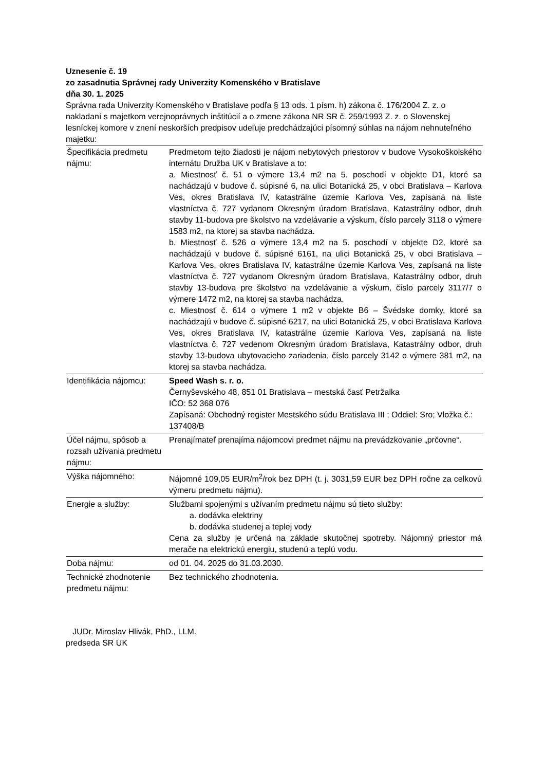Uznesenie č. 19
zo zasadnutia Správnej rady Univerzity Komenského v Bratislave
dňa 30. 1. 2025
Správna rada Univerzity Komenského v Bratislave podľa § 13 ods. 1 písm. h) zákona č. 176/2004 Z. z. o nakladaní s majetkom verejnoprávnych inštitúcií a o zmene zákona NR SR č. 259/1993 Z. z. o Slovenskej lesníckej komore v znení neskorších predpisov udeľuje predchádzajúci písomný súhlas na nájom nehnuteľného majetku:
| Špecifikácia predmetu nájmu: | Predmetom tejto žiadosti je nájom nebytových priestorov v budove Vysokoškolského internátu Družba UK v Bratislave a to: a. Miestnosť č. 51 o výmere 13,4 m2 na 5. poschodí v objekte D1, ktoré sa nachádzajú v budove č. súpisné 6, na ulici Botanická 25, v obci Bratislava – Karlova Ves, okres Bratislava IV, katastrálne územie Karlova Ves, zapísaná na liste vlastníctva č. 727 vydanom Okresným úradom Bratislava, Katastrálny odbor, druh stavby 11-budova pre školstvo na vzdelávanie a výskum, číslo parcely 3118 o výmere 1583 m2, na ktorej sa stavba nachádza. b. Miestnosť č. 526 o výmere 13,4 m2 na 5. poschodí v objekte D2, ktoré sa nachádzajú v budove č. súpisné 6161, na ulici Botanická 25, v obci Bratislava – Karlova Ves, okres Bratislava IV, katastrálne územie Karlova Ves, zapísaná na liste vlastníctva č. 727 vydanom Okresným úradom Bratislava, Katastrálny odbor, druh stavby 13-budova pre školstvo na vzdelávanie a výskum, číslo parcely 3117/7 o výmere 1472 m2, na ktorej sa stavba nachádza. c. Miestnosť č. 614 o výmere 1 m2 v objekte B6 – Švédske domky, ktoré sa nachádzajú v budove č. súpisné 6217, na ulici Botanická 25, v obci Bratislava Karlova Ves, okres Bratislava IV, katastrálne územie Karlova Ves, zapísaná na liste vlastníctva č. 727 vedenom Okresným úradom Bratislava, Katastrálny odbor, druh stavby 13-budova ubytovacieho zariadenia, číslo parcely 3142 o výmere 381 m2, na ktorej sa stavba nachádza. |
| Identifikácia nájomcu: | Speed Wash s. r. o. Černyševského 48, 851 01 Bratislava – mestská časť Petržalka IČO: 52 368 076 Zapísaná: Obchodný register Mestského súdu Bratislava III ; Oddiel: Sro; Vložka č.: 137408/B |
| Účel nájmu, spôsob a rozsah užívania predmetu nájmu: | Prenajímateľ prenajíma nájomcovi predmet nájmu na prevádzkovanie „prčovne“. |
| Výška nájomného: | Nájomné 109,05 EUR/m<sup>2</sup>/rok bez DPH (t. j. 3031,59 EUR bez DPH ročne za celkovú výmeru predmetu nájmu). |
| Energie a služby: | Službami spojenými s užívaním predmetu nájmu sú tieto služby: a. dodávka elektriny b. dodávka studenej a teplej vody Cena za služby je určená na základe skutočnej spotreby. Nájomný priestor má merače na elektrickú energiu, studenú a teplú vodu. |
| Doba nájmu: | od 01. 04. 2025 do 31.03.2030. |
| Technické zhodnotenie predmetu nájmu: | Bez technického zhodnotenia. |
JUDr. Miroslav Hlivák, PhD., LLM.
predseda SR UK